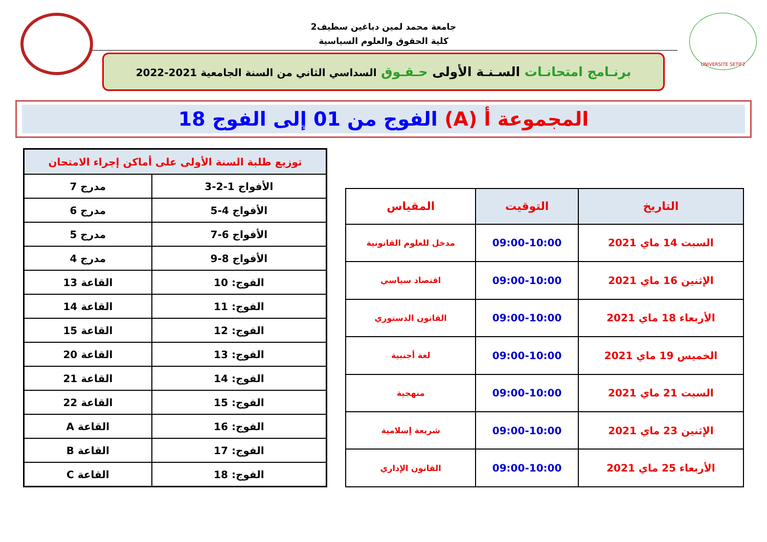UNIVERSITE SETIF2
جامعة محمد لمين دباغين سطيف2
كلية الحقوق والعلوم السياسية
برنـامج امتحانـات السـنـة الأولى حـقـوق السداسي الثاني من السنة الجامعية 2021-2022
المجموعة أ (A) الفوج من 01 إلى الفوج 18
| التاريخ | التوقيت | المقياس |
| --- | --- | --- |
| السبت 14 ماي 2021 | 09:00-10:00 | مدخل للعلوم القانونية |
| الإثنين 16 ماي 2021 | 09:00-10:00 | اقتصاد سياسي |
| الأربعاء 18 ماي 2021 | 09:00-10:00 | القانون الدستوري |
| الخميس 19 ماي 2021 | 09:00-10:00 | لغة أجنبية |
| السبت 21 ماي 2021 | 09:00-10:00 | منهجية |
| الإثنين 23 ماي 2021 | 09:00-10:00 | شريعة إسلامية |
| الأربعاء 25 ماي 2021 | 09:00-10:00 | القانون الإداري |
| توزيع طلبة السنة الأولى على أماكن إجراء الامتحان | |
| --- | --- |
| الأفواج 1-2-3 | مدرج 7 |
| الأفواج 4-5 | مدرج 6 |
| الأفواج 6-7 | مدرج 5 |
| الأفواج 8-9 | مدرج 4 |
| الفوج: 10 | القاعة 13 |
| الفوج: 11 | القاعة 14 |
| الفوج: 12 | القاعة 15 |
| الفوج: 13 | القاعة 20 |
| الفوج: 14 | القاعة 21 |
| الفوج: 15 | القاعة 22 |
| الفوج: 16 | القاعة A |
| الفوج: 17 | القاعة B |
| الفوج: 18 | القاعة C |